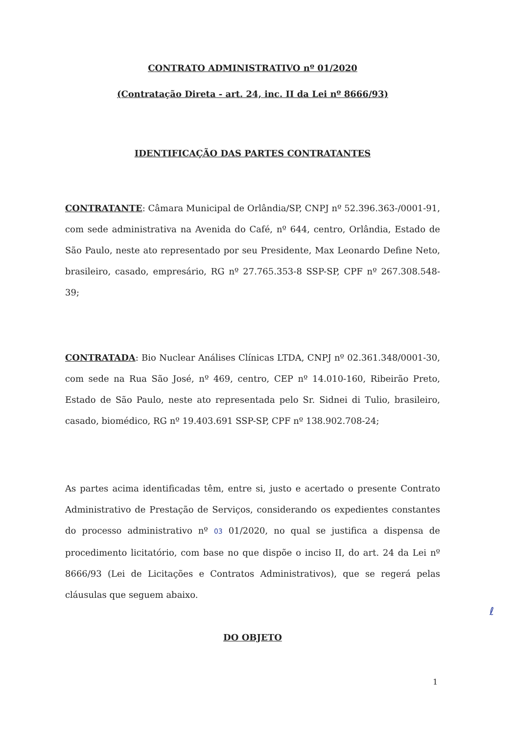CONTRATO ADMINISTRATIVO nº 01/2020
(Contratação Direta - art. 24, inc. II da Lei nº 8666/93)
IDENTIFICAÇÃO DAS PARTES CONTRATANTES
CONTRATANTE: Câmara Municipal de Orlândia/SP, CNPJ nº 52.396.363-/0001-91, com sede administrativa na Avenida do Café, nº 644, centro, Orlândia, Estado de São Paulo, neste ato representado por seu Presidente, Max Leonardo Define Neto, brasileiro, casado, empresário, RG nº 27.765.353-8 SSP-SP, CPF nº 267.308.548-39;
CONTRATADA: Bio Nuclear Análises Clínicas LTDA, CNPJ nº 02.361.348/0001-30, com sede na Rua São José, nº 469, centro, CEP nº 14.010-160, Ribeirão Preto, Estado de São Paulo, neste ato representada pelo Sr. Sidnei di Tulio, brasileiro, casado, biomédico, RG nº 19.403.691 SSP-SP, CPF nº 138.902.708-24;
As partes acima identificadas têm, entre si, justo e acertado o presente Contrato Administrativo de Prestação de Serviços, considerando os expedientes constantes do processo administrativo nº 03 01/2020, no qual se justifica a dispensa de procedimento licitatório, com base no que dispõe o inciso II, do art. 24 da Lei nº 8666/93 (Lei de Licitações e Contratos Administrativos), que se regerá pelas cláusulas que seguem abaixo.
ℓ
DO OBJETO
1